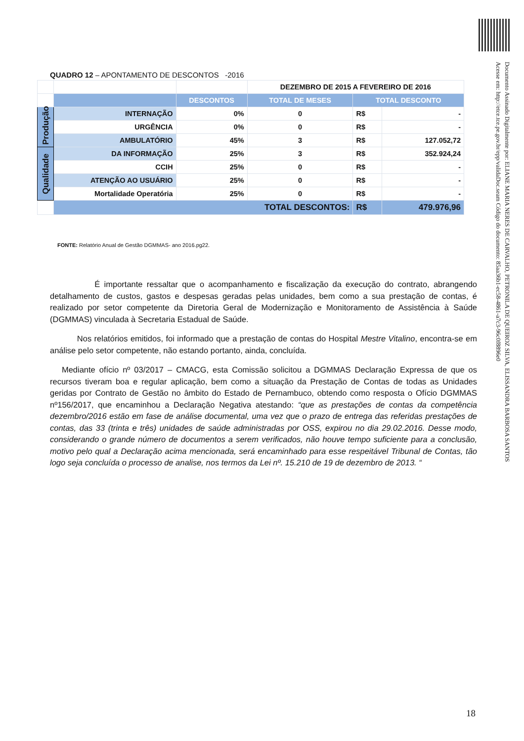Documento Assinado Digitalmente por: ELIANE MARIA NERES DE CARVALHO, PETRONILA DE QUEIROZ SILVA, ELISSANDRA BARBOSA SANTOS
Acesse em: http://etce.tce.pe.gov.br/epp/validaDoc.seam Código do documento: 85aa36b1-ec58-4861-a7c3-96c0f8896e0
QUADRO 12 – APONTAMENTO DE DESCONTOS -2016
| | | | DEZEMBRO DE 2015 A FEVEREIRO DE 2016 | | |
| | | DESCONTOS | TOTAL DE MESES | TOTAL DESCONTO | |
| Produção | INTERNAÇÃO | 0% | 0 | R$ | - |
| | URGÊNCIA | 0% | 0 | R$ | - |
| | AMBULATÓRIO | 45% | 3 | R$ | 127.052,72 |
| Qualidade | DA INFORMAÇÃO | 25% | 3 | R$ | 352.924,24 |
| | CCIH | 25% | 0 | R$ | - |
| | ATENÇÃO AO USUÁRIO | 25% | 0 | R$ | - |
| | Mortalidade Operatória | 25% | 0 | R$ | - |
| | TOTAL DESCONTOS: | | | R$ | 479.976,96 |
FONTE: Relatório Anual de Gestão DGMMAS- ano 2016.pg22.
É importante ressaltar que o acompanhamento e fiscalização da execução do contrato, abrangendo detalhamento de custos, gastos e despesas geradas pelas unidades, bem como a sua prestação de contas, é realizado por setor competente da Diretoria Geral de Modernização e Monitoramento de Assistência à Saúde (DGMMAS) vinculada à Secretaria Estadual de Saúde.
Nos relatórios emitidos, foi informado que a prestação de contas do Hospital Mestre Vitalino, encontra-se em análise pelo setor competente, não estando portanto, ainda, concluída.
Mediante ofício nº 03/2017 – CMACG, esta Comissão solicitou a DGMMAS Declaração Expressa de que os recursos tiveram boa e regular aplicação, bem como a situação da Prestação de Contas de todas as Unidades geridas por Contrato de Gestão no âmbito do Estado de Pernambuco, obtendo como resposta o Ofício DGMMAS nº156/2017, que encaminhou a Declaração Negativa atestando: “que as prestações de contas da competência dezembro/2016 estão em fase de análise documental, uma vez que o prazo de entrega das referidas prestações de contas, das 33 (trinta e três) unidades de saúde administradas por OSS, expirou no dia 29.02.2016. Desse modo, considerando o grande número de documentos a serem verificados, não houve tempo suficiente para a conclusão, motivo pelo qual a Declaração acima mencionada, será encaminhado para esse respeitável Tribunal de Contas, tão logo seja concluída o processo de analise, nos termos da Lei nº. 15.210 de 19 de dezembro de 2013. “
18